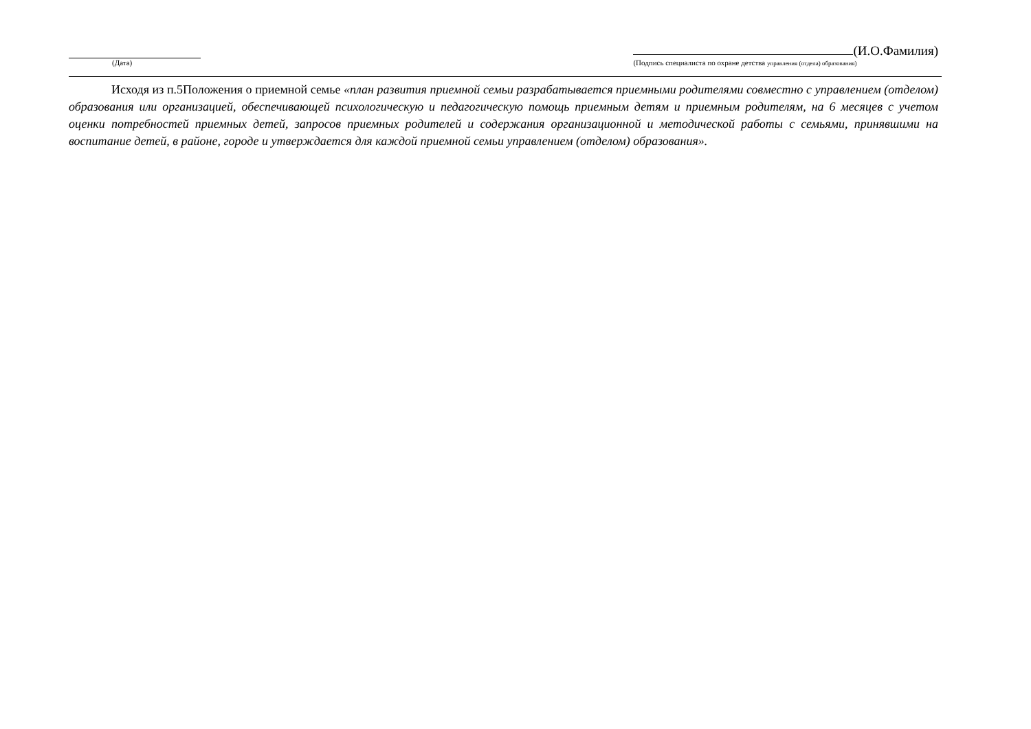(Дата)
(И.О.Фамилия)
(Подпись специалиста по охране детства управления (отдела) образования)
Исходя из п.5Положения о приемной семье «план развития приемной семьи разрабатывается приемными родителями совместно с управлением (отделом) образования или организацией, обеспечивающей психологическую и педагогическую помощь приемным детям и приемным родителям, на 6 месяцев с учетом оценки потребностей приемных детей, запросов приемных родителей и содержания организационной и методической работы с семьями, принявшими на воспитание детей, в районе, городе и утверждается для каждой приемной семьи управлением (отделом) образования».